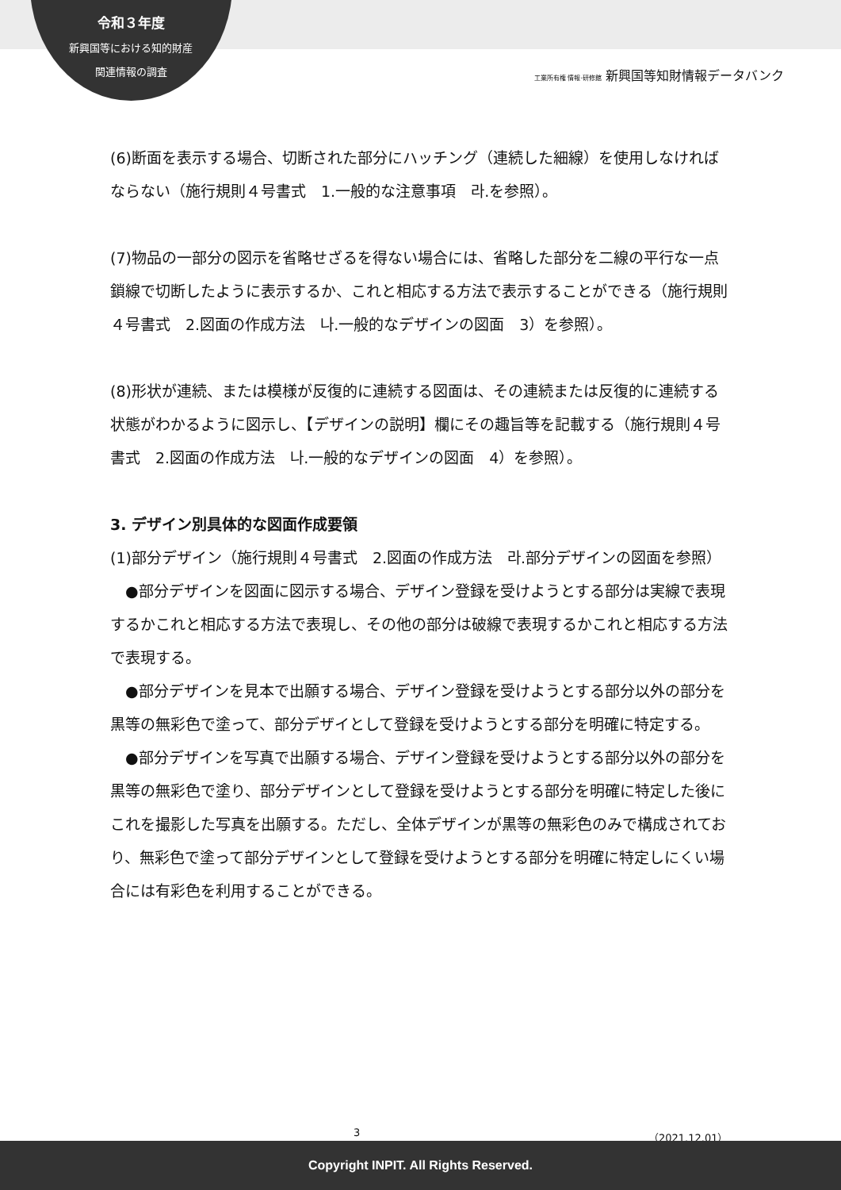令和３年度
新興国等における知的財産
関連情報の調査
工業所有権 情報·研修館 新興国等知財情報データバンク
(6)断面を表示する場合、切断された部分にハッチング（連続した細線）を使用しなければならない（施行規則４号書式　1.一般的な注意事項　라.を参照）。
(7)物品の一部分の図示を省略せざるを得ない場合には、省略した部分を二線の平行な一点鎖線で切断したように表示するか、これと相応する方法で表示することができる（施行規則４号書式　2.図面の作成方法　나.一般的なデザインの図面　3）を参照）。
(8)形状が連続、または模様が反復的に連続する図面は、その連続または反復的に連続する状態がわかるように図示し、【デザインの説明】欄にその趣旨等を記載する（施行規則４号書式　2.図面の作成方法　나.一般的なデザインの図面　4）を参照）。
3. デザイン別具体的な図面作成要領
(1)部分デザイン（施行規則４号書式　2.図面の作成方法　라.部分デザインの図面を参照）
　●部分デザインを図面に図示する場合、デザイン登録を受けようとする部分は実線で表現するかこれと相応する方法で表現し、その他の部分は破線で表現するかこれと相応する方法で表現する。
　●部分デザインを見本で出願する場合、デザイン登録を受けようとする部分以外の部分を黒等の無彩色で塗って、部分デザイとして登録を受けようとする部分を明確に特定する。
　●部分デザインを写真で出願する場合、デザイン登録を受けようとする部分以外の部分を黒等の無彩色で塗り、部分デザインとして登録を受けようとする部分を明確に特定した後にこれを撮影した写真を出願する。ただし、全体デザインが黒等の無彩色のみで構成されており、無彩色で塗って部分デザインとして登録を受けようとする部分を明確に特定しにくい場合には有彩色を利用することができる。
3 （2021.12.01）
Copyright INPIT. All Rights Reserved.